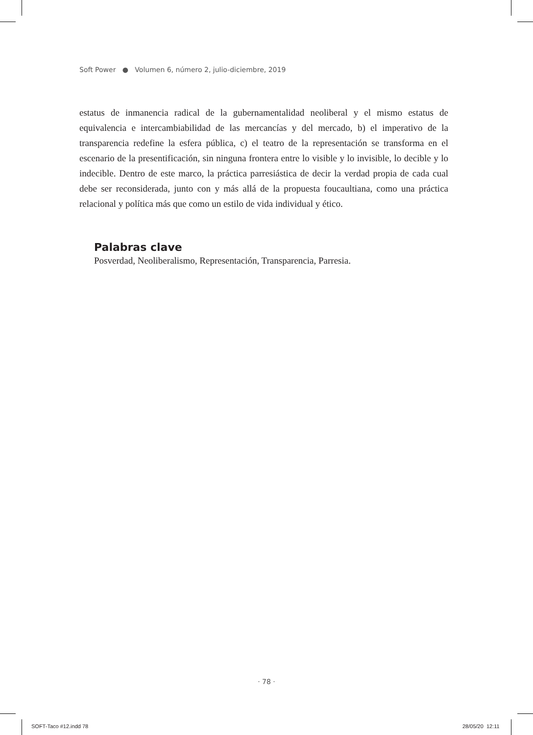Soft Power ● Volumen 6, número 2, julio-diciembre, 2019
estatus de inmanencia radical de la gubernamentalidad neoliberal y el mismo estatus de equivalencia e intercambiabilidad de las mercancías y del mercado, b) el imperativo de la transparencia redefine la esfera pública, c) el teatro de la representación se transforma en el escenario de la presentificación, sin ninguna frontera entre lo visible y lo invisible, lo decible y lo indecible. Dentro de este marco, la práctica parresiástica de decir la verdad propia de cada cual debe ser reconsiderada, junto con y más allá de la propuesta foucaultiana, como una práctica relacional y política más que como un estilo de vida individual y ético.
Palabras clave
Posverdad, Neoliberalismo, Representación, Transparencia, Parresia.
· 78 ·
SOFT-Taco #12.indd 78 28/05/20 12:11